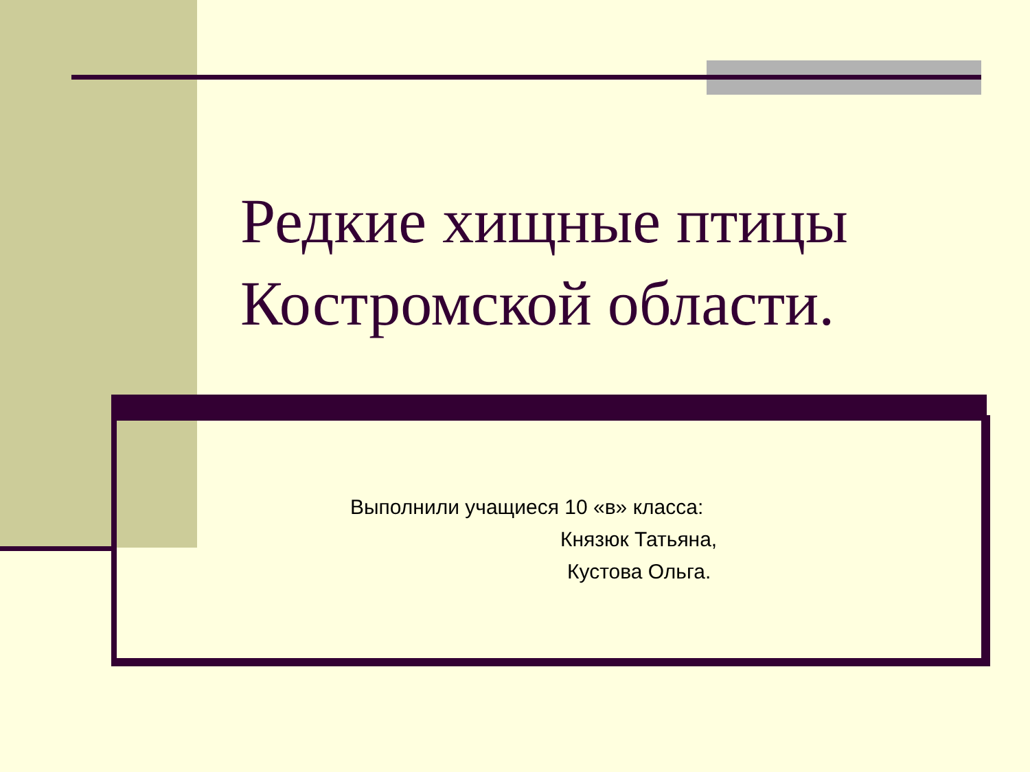Редкие хищные птицы
Костромской области.
Выполнили учащиеся 10 «в» класса:
Князюк Татьяна,
Кустова Ольга.